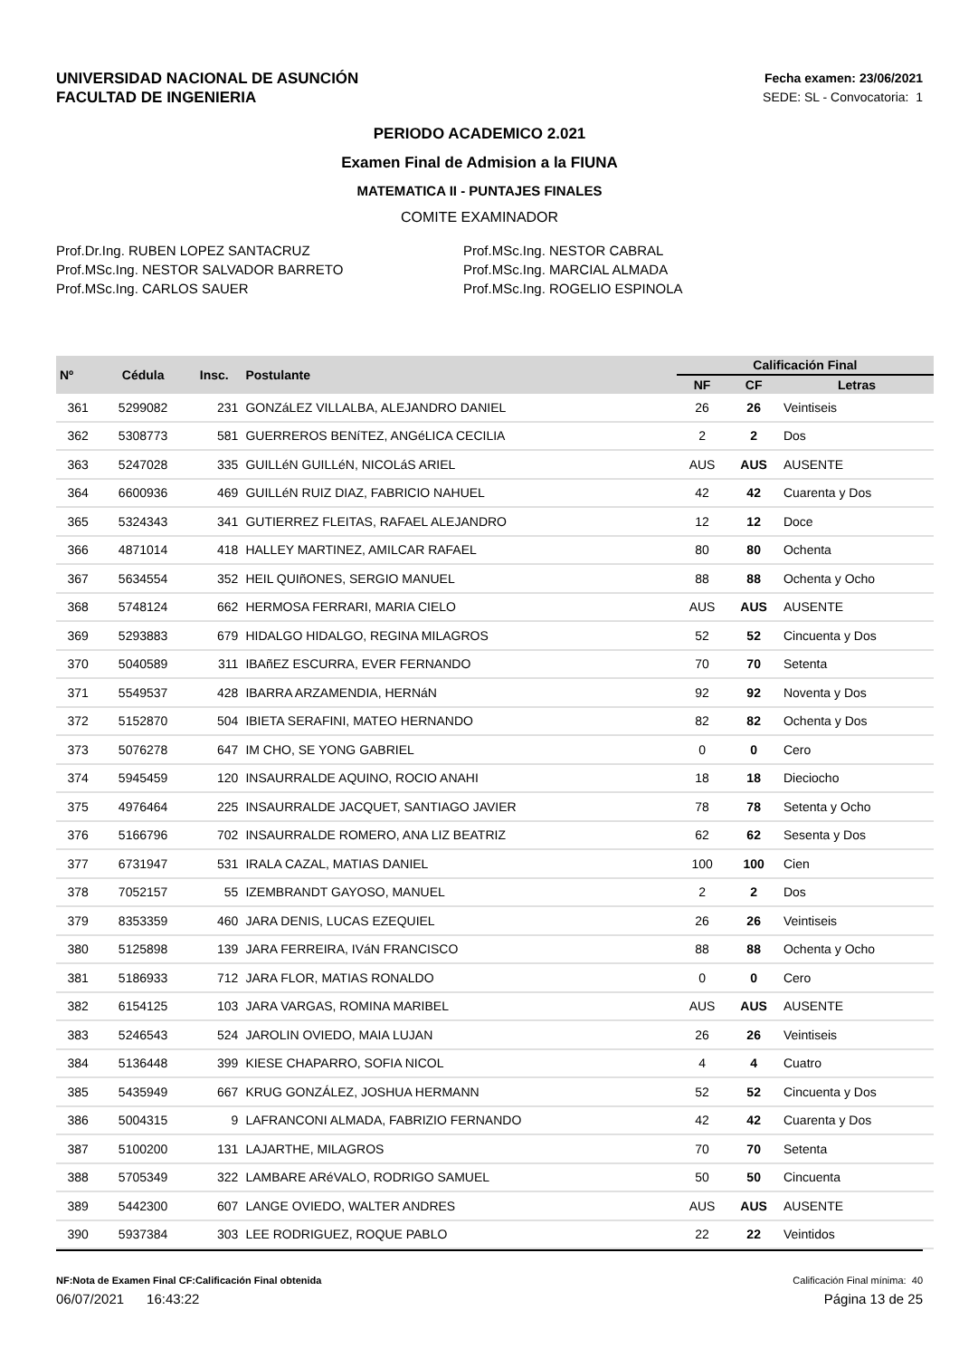UNIVERSIDAD NACIONAL DE ASUNCIÓN
FACULTAD DE INGENIERIA
Fecha examen: 23/06/2021
SEDE: SL - Convocatoria: 1
PERIODO ACADEMICO 2.021
Examen Final de Admision a la FIUNA
MATEMATICA II - PUNTAJES FINALES
COMITE EXAMINADOR
Prof.Dr.Ing. RUBEN LOPEZ SANTACRUZ
Prof.MSc.Ing. NESTOR SALVADOR BARRETO
Prof.MSc.Ing. CARLOS SAUER
Prof.MSc.Ing. NESTOR CABRAL
Prof.MSc.Ing. MARCIAL ALMADA
Prof.MSc.Ing. ROGELIO ESPINOLA
| Nº | Cédula | Insc. | Postulante | Calificación Final | | |
| --- | --- | --- | --- | --- | --- | --- |
| | | | | NF | CF | Letras |
| 361 | 5299082 | 231 | GONZáLEZ VILLALBA, ALEJANDRO DANIEL | 26 | 26 | Veintiseis |
| 362 | 5308773 | 581 | GUERREROS BENíTEZ, ANGéLICA CECILIA | 2 | 2 | Dos |
| 363 | 5247028 | 335 | GUILLéN GUILLéN, NICOLáS ARIEL | AUS | AUS | AUSENTE |
| 364 | 6600936 | 469 | GUILLéN RUIZ DIAZ, FABRICIO NAHUEL | 42 | 42 | Cuarenta y Dos |
| 365 | 5324343 | 341 | GUTIERREZ FLEITAS, RAFAEL ALEJANDRO | 12 | 12 | Doce |
| 366 | 4871014 | 418 | HALLEY MARTINEZ, AMILCAR RAFAEL | 80 | 80 | Ochenta |
| 367 | 5634554 | 352 | HEIL QUIñONES, SERGIO MANUEL | 88 | 88 | Ochenta y Ocho |
| 368 | 5748124 | 662 | HERMOSA FERRARI, MARIA CIELO | AUS | AUS | AUSENTE |
| 369 | 5293883 | 679 | HIDALGO HIDALGO, REGINA MILAGROS | 52 | 52 | Cincuenta y Dos |
| 370 | 5040589 | 311 | IBAñEZ ESCURRA, EVER FERNANDO | 70 | 70 | Setenta |
| 371 | 5549537 | 428 | IBARRA ARZAMENDIA, HERNáN | 92 | 92 | Noventa y Dos |
| 372 | 5152870 | 504 | IBIETA SERAFINI, MATEO HERNANDO | 82 | 82 | Ochenta y Dos |
| 373 | 5076278 | 647 | IM CHO, SE YONG GABRIEL | 0 | 0 | Cero |
| 374 | 5945459 | 120 | INSAURRALDE AQUINO, ROCIO ANAHI | 18 | 18 | Dieciocho |
| 375 | 4976464 | 225 | INSAURRALDE JACQUET, SANTIAGO JAVIER | 78 | 78 | Setenta y Ocho |
| 376 | 5166796 | 702 | INSAURRALDE ROMERO, ANA LIZ BEATRIZ | 62 | 62 | Sesenta y Dos |
| 377 | 6731947 | 531 | IRALA CAZAL, MATIAS DANIEL | 100 | 100 | Cien |
| 378 | 7052157 | 55 | IZEMBRANDT GAYOSO, MANUEL | 2 | 2 | Dos |
| 379 | 8353359 | 460 | JARA DENIS, LUCAS EZEQUIEL | 26 | 26 | Veintiseis |
| 380 | 5125898 | 139 | JARA FERREIRA, IVáN FRANCISCO | 88 | 88 | Ochenta y Ocho |
| 381 | 5186933 | 712 | JARA FLOR, MATIAS RONALDO | 0 | 0 | Cero |
| 382 | 6154125 | 103 | JARA VARGAS, ROMINA MARIBEL | AUS | AUS | AUSENTE |
| 383 | 5246543 | 524 | JAROLIN OVIEDO, MAIA LUJAN | 26 | 26 | Veintiseis |
| 384 | 5136448 | 399 | KIESE CHAPARRO, SOFIA NICOL | 4 | 4 | Cuatro |
| 385 | 5435949 | 667 | KRUG GONZÁLEZ, JOSHUA HERMANN | 52 | 52 | Cincuenta y Dos |
| 386 | 5004315 | 9 | LAFRANCONI ALMADA, FABRIZIO FERNANDO | 42 | 42 | Cuarenta y Dos |
| 387 | 5100200 | 131 | LAJARTHE, MILAGROS | 70 | 70 | Setenta |
| 388 | 5705349 | 322 | LAMBARE ARéVALO, RODRIGO SAMUEL | 50 | 50 | Cincuenta |
| 389 | 5442300 | 607 | LANGE OVIEDO, WALTER ANDRES | AUS | AUS | AUSENTE |
| 390 | 5937384 | 303 | LEE RODRIGUEZ, ROQUE PABLO | 22 | 22 | Veintidos |
NF:Nota de Examen Final CF:Calificación Final obtenida Calificación Final mínima: 40
06/07/2021 16:43:22 Página 13 de 25